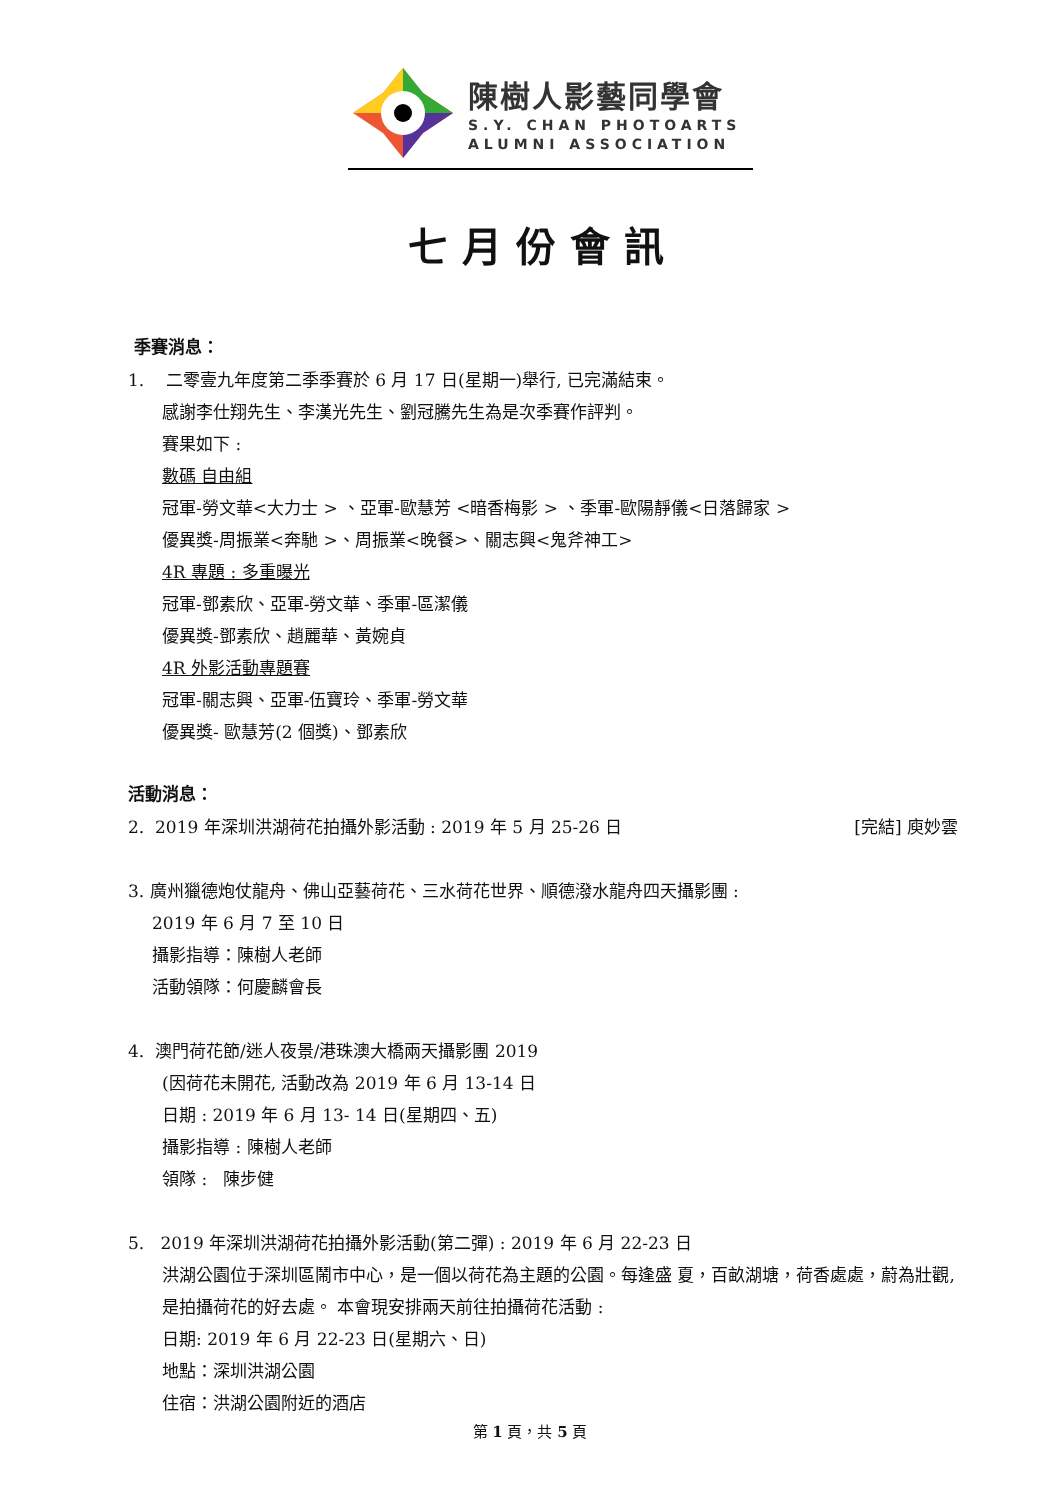陳樹人影藝同學會
S.Y. CHAN PHOTOARTS
ALUMNI ASSOCIATION
七月份會訊
季賽消息：
1. 二零壹九年度第二季季賽於 6 月 17 日(星期一)舉行, 已完滿結束。
感謝李仕翔先生、李漢光先生、劉冠騰先生為是次季賽作評判。
賽果如下 :
數碼 自由組
冠軍-勞文華<大力士 > 、亞軍-歐慧芳 <暗香梅影 > 、季軍-歐陽靜儀<日落歸家 >
優異獎-周振業<奔馳 >、周振業<晚餐>、關志興<鬼斧神工>
4R 專題 : 多重曝光
冠軍-鄧素欣、亞軍-勞文華、季軍-區潔儀
優異獎-鄧素欣、趙麗華、黃婉貞
4R 外影活動專題賽
冠軍-關志興、亞軍-伍寶玲、季軍-勞文華
優異獎- 歐慧芳(2 個獎)、鄧素欣
活動消息：
2. 2019 年深圳洪湖荷花拍攝外影活動 : 2019 年 5 月 25-26 日 [完結] 庾妙雲
3. 廣州獵德炮仗龍舟、佛山亞藝荷花、三水荷花世界、順德潑水龍舟四天攝影團 :
2019 年 6 月 7 至 10 日
攝影指導：陳樹人老師
活動領隊：何慶麟會長
4. 澳門荷花節/迷人夜景/港珠澳大橋兩天攝影團 2019
(因荷花未開花, 活動改為 2019 年 6 月 13-14 日
日期 : 2019 年 6 月 13- 14 日(星期四、五)
攝影指導 : 陳樹人老師
領隊 : 陳步健
5. 2019 年深圳洪湖荷花拍攝外影活動(第二彈) : 2019 年 6 月 22-23 日
洪湖公園位于深圳區鬧市中心，是一個以荷花為主題的公園。每逢盛 夏，百畝湖塘，荷香處處，蔚為壯觀, 是拍攝荷花的好去處。 本會現安排兩天前往拍攝荷花活動 :
日期: 2019 年 6 月 22-23 日(星期六、日)
地點：深圳洪湖公園
住宿：洪湖公園附近的酒店
第 1 頁，共 5 頁